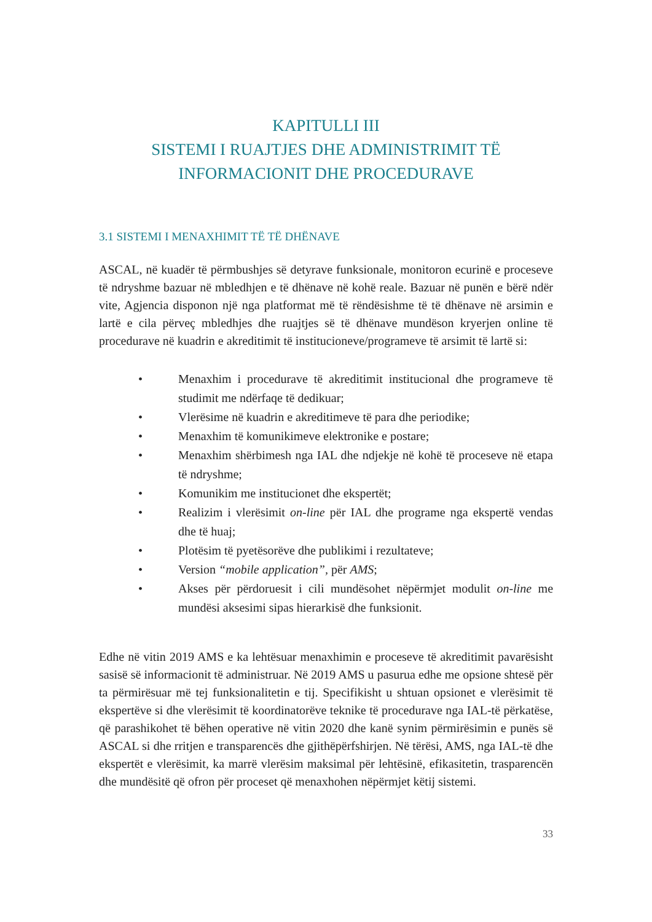KAPITULLI III
SISTEMI I RUAJTJES DHE ADMINISTRIMIT TË
INFORMACIONIT DHE PROCEDURAVE
3.1 SISTEMI I MENAXHIMIT TË TË DHËNAVE
ASCAL, në kuadër të përmbushjes së detyrave funksionale, monitoron ecurinë e proceseve të ndryshme bazuar në mbledhjen e të dhënave në kohë reale. Bazuar në punën e bërë ndër vite, Agjencia disponon një nga platformat më të rëndësishme të të dhënave në arsimin e lartë e cila përveç mbledhjes dhe ruajtjes së të dhënave mundëson kryerjen online të procedurave në kuadrin e akreditimit të institucioneve/programeve të arsimit të lartë si:
• Menaxhim i procedurave të akreditimit institucional dhe programeve të studimit me ndërfaqe të dedikuar;
• Vlerësime në kuadrin e akreditimeve të para dhe periodike;
• Menaxhim të komunikimeve elektronike e postare;
• Menaxhim shërbimesh nga IAL dhe ndjekje në kohë të proceseve në etapa të ndryshme;
• Komunikim me institucionet dhe ekspertët;
• Realizim i vlerësimit on-line për IAL dhe programe nga ekspertë vendas dhe të huaj;
• Plotësim të pyetësorëve dhe publikimi i rezultateve;
• Version “mobile application”, për AMS;
• Akses për përdoruesit i cili mundësohet nëpërmjet modulit on-line me mundësi aksesimi sipas hierarkisë dhe funksionit.
Edhe në vitin 2019 AMS e ka lehtësuar menaxhimin e proceseve të akreditimit pavarësisht sasisë së informacionit të administruar. Në 2019 AMS u pasurua edhe me opsione shtesë për ta përmirësuar më tej funksionalitetin e tij. Specifikisht u shtuan opsionet e vlerësimit të ekspertëve si dhe vlerësimit të koordinatorëve teknike të procedurave nga IAL-të përkatëse, që parashikohet të bëhen operative në vitin 2020 dhe kanë synim përmirësimin e punës së ASCAL si dhe rritjen e transparencës dhe gjithëpërfshirjen. Në tërësi, AMS, nga IAL-të dhe ekspertët e vlerësimit, ka marrë vlerësim maksimal për lehtësinë, efikasitetin, trasparencën dhe mundësitë që ofron për proceset që menaxhohen nëpërmjet këtij sistemi.
33